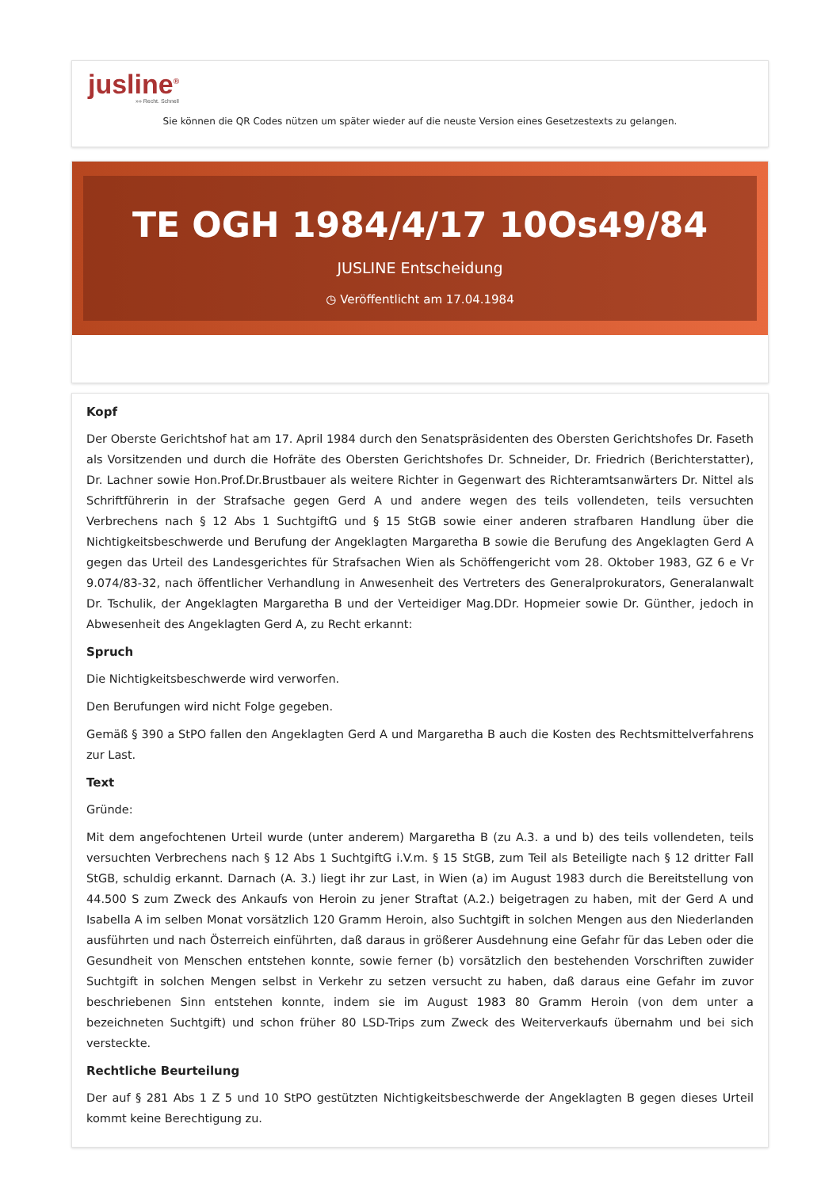jusline<sup>®</sup>
»» Recht. Schnell
Sie können die QR Codes nützen um später wieder auf die neuste Version eines Gesetzestexts zu gelangen.
TE OGH 1984/4/17 10Os49/84
JUSLINE Entscheidung
◷ Veröffentlicht am 17.04.1984
Kopf
Der Oberste Gerichtshof hat am 17. April 1984 durch den Senatspräsidenten des Obersten Gerichtshofes Dr. Faseth als Vorsitzenden und durch die Hofräte des Obersten Gerichtshofes Dr. Schneider, Dr. Friedrich (Berichterstatter), Dr. Lachner sowie Hon.Prof.Dr.Brustbauer als weitere Richter in Gegenwart des Richteramtsanwärters Dr. Nittel als Schriftführerin in der Strafsache gegen Gerd A und andere wegen des teils vollendeten, teils versuchten Verbrechens nach § 12 Abs 1 SuchtgiftG und § 15 StGB sowie einer anderen strafbaren Handlung über die Nichtigkeitsbeschwerde und Berufung der Angeklagten Margaretha B sowie die Berufung des Angeklagten Gerd A gegen das Urteil des Landesgerichtes für Strafsachen Wien als Schöffengericht vom 28. Oktober 1983, GZ 6 e Vr 9.074/83-32, nach öffentlicher Verhandlung in Anwesenheit des Vertreters des Generalprokurators, Generalanwalt Dr. Tschulik, der Angeklagten Margaretha B und der Verteidiger Mag.DDr. Hopmeier sowie Dr. Günther, jedoch in Abwesenheit des Angeklagten Gerd A, zu Recht erkannt:
Spruch
Die Nichtigkeitsbeschwerde wird verworfen.
Den Berufungen wird nicht Folge gegeben.
Gemäß § 390 a StPO fallen den Angeklagten Gerd A und Margaretha B auch die Kosten des Rechtsmittelverfahrens zur Last.
Text
Gründe:
Mit dem angefochtenen Urteil wurde (unter anderem) Margaretha B (zu A.3. a und b) des teils vollendeten, teils versuchten Verbrechens nach § 12 Abs 1 SuchtgiftG i.V.m. § 15 StGB, zum Teil als Beteiligte nach § 12 dritter Fall StGB, schuldig erkannt. Darnach (A. 3.) liegt ihr zur Last, in Wien (a) im August 1983 durch die Bereitstellung von 44.500 S zum Zweck des Ankaufs von Heroin zu jener Straftat (A.2.) beigetragen zu haben, mit der Gerd A und Isabella A im selben Monat vorsätzlich 120 Gramm Heroin, also Suchtgift in solchen Mengen aus den Niederlanden ausführten und nach Österreich einführten, daß daraus in größerer Ausdehnung eine Gefahr für das Leben oder die Gesundheit von Menschen entstehen konnte, sowie ferner (b) vorsätzlich den bestehenden Vorschriften zuwider Suchtgift in solchen Mengen selbst in Verkehr zu setzen versucht zu haben, daß daraus eine Gefahr im zuvor beschriebenen Sinn entstehen konnte, indem sie im August 1983 80 Gramm Heroin (von dem unter a bezeichneten Suchtgift) und schon früher 80 LSD-Trips zum Zweck des Weiterverkaufs übernahm und bei sich versteckte.
Rechtliche Beurteilung
Der auf § 281 Abs 1 Z 5 und 10 StPO gestützten Nichtigkeitsbeschwerde der Angeklagten B gegen dieses Urteil kommt keine Berechtigung zu.